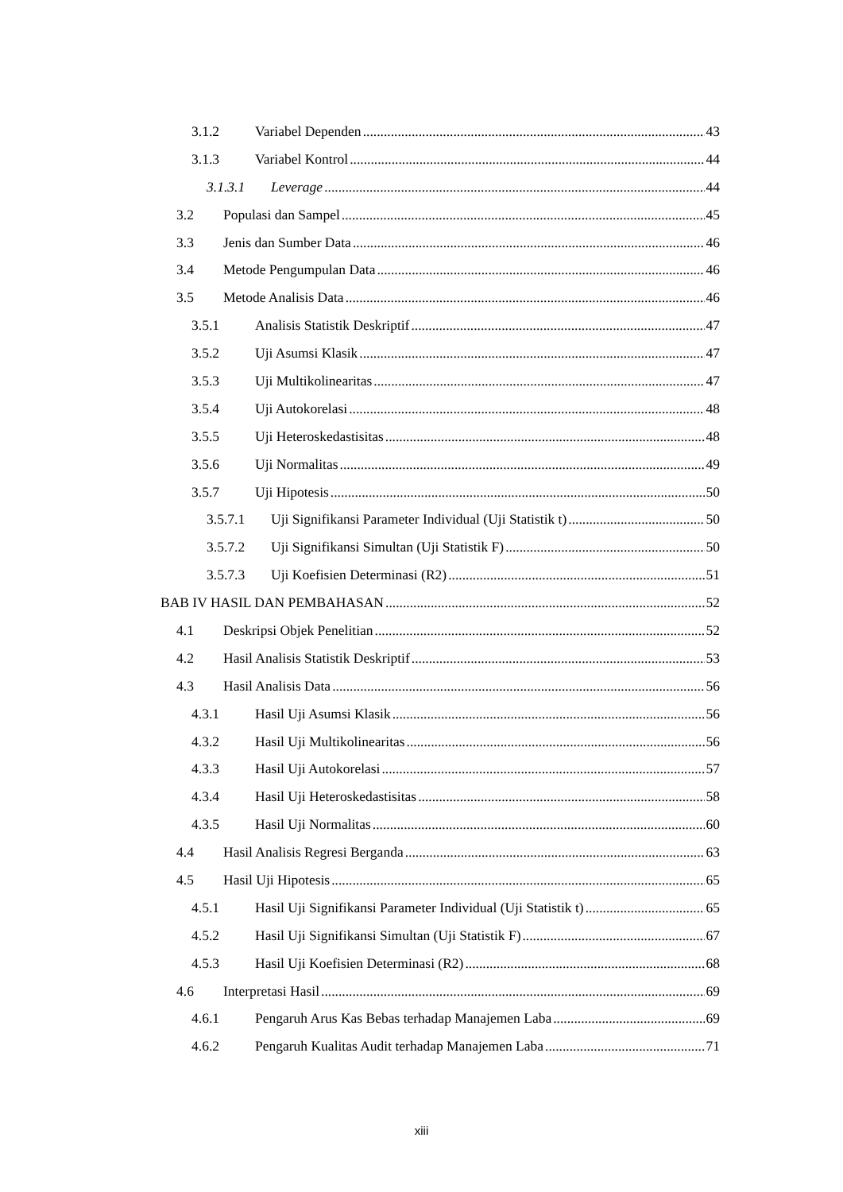3.1.2 Variabel Dependen 43
3.1.3 Variabel Kontrol 44
3.1.3.1 Leverage 44
3.2 Populasi dan Sampel 45
3.3 Jenis dan Sumber Data 46
3.4 Metode Pengumpulan Data 46
3.5 Metode Analisis Data 46
3.5.1 Analisis Statistik Deskriptif 47
3.5.2 Uji Asumsi Klasik 47
3.5.3 Uji Multikolinearitas 47
3.5.4 Uji Autokorelasi 48
3.5.5 Uji Heteroskedastisitas 48
3.5.6 Uji Normalitas 49
3.5.7 Uji Hipotesis 50
3.5.7.1 Uji Signifikansi Parameter Individual (Uji Statistik t) 50
3.5.7.2 Uji Signifikansi Simultan (Uji Statistik F) 50
3.5.7.3 Uji Koefisien Determinasi (R2) 51
BAB IV HASIL DAN PEMBAHASAN 52
4.1 Deskripsi Objek Penelitian 52
4.2 Hasil Analisis Statistik Deskriptif 53
4.3 Hasil Analisis Data 56
4.3.1 Hasil Uji Asumsi Klasik 56
4.3.2 Hasil Uji Multikolinearitas 56
4.3.3 Hasil Uji Autokorelasi 57
4.3.4 Hasil Uji Heteroskedastisitas 58
4.3.5 Hasil Uji Normalitas 60
4.4 Hasil Analisis Regresi Berganda 63
4.5 Hasil Uji Hipotesis 65
4.5.1 Hasil Uji Signifikansi Parameter Individual (Uji Statistik t) 65
4.5.2 Hasil Uji Signifikansi Simultan (Uji Statistik F) 67
4.5.3 Hasil Uji Koefisien Determinasi (R2) 68
4.6 Interpretasi Hasil 69
4.6.1 Pengaruh Arus Kas Bebas terhadap Manajemen Laba 69
4.6.2 Pengaruh Kualitas Audit terhadap Manajemen Laba 71
xiii